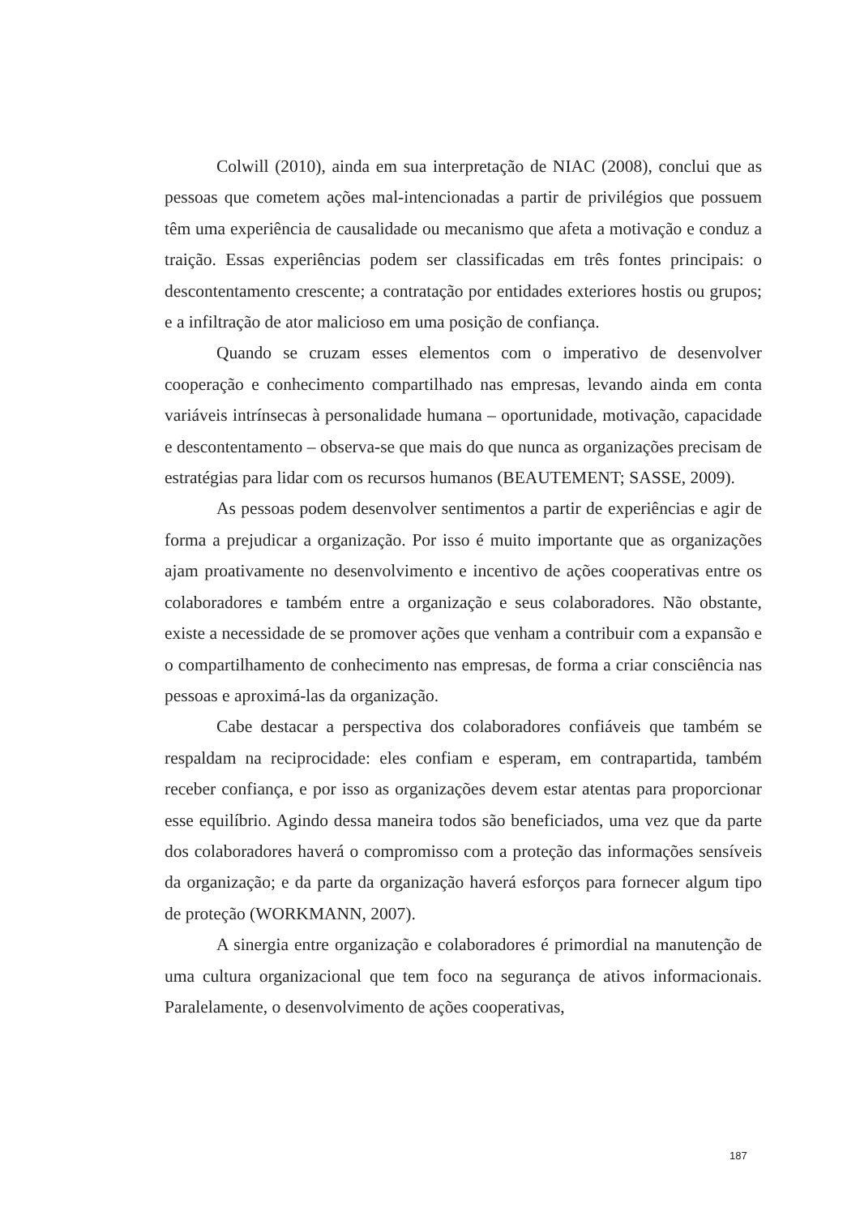Colwill (2010), ainda em sua interpretação de NIAC (2008), conclui que as pessoas que cometem ações mal-intencionadas a partir de privilégios que possuem têm uma experiência de causalidade ou mecanismo que afeta a motivação e conduz a traição. Essas experiências podem ser classificadas em três fontes principais: o descontentamento crescente; a contratação por entidades exteriores hostis ou grupos; e a infiltração de ator malicioso em uma posição de confiança.
Quando se cruzam esses elementos com o imperativo de desenvolver cooperação e conhecimento compartilhado nas empresas, levando ainda em conta variáveis intrínsecas à personalidade humana – oportunidade, motivação, capacidade e descontentamento – observa-se que mais do que nunca as organizações precisam de estratégias para lidar com os recursos humanos (BEAUTEMENT; SASSE, 2009).
As pessoas podem desenvolver sentimentos a partir de experiências e agir de forma a prejudicar a organização. Por isso é muito importante que as organizações ajam proativamente no desenvolvimento e incentivo de ações cooperativas entre os colaboradores e também entre a organização e seus colaboradores. Não obstante, existe a necessidade de se promover ações que venham a contribuir com a expansão e o compartilhamento de conhecimento nas empresas, de forma a criar consciência nas pessoas e aproximá-las da organização.
Cabe destacar a perspectiva dos colaboradores confiáveis que também se respaldam na reciprocidade: eles confiam e esperam, em contrapartida, também receber confiança, e por isso as organizações devem estar atentas para proporcionar esse equilíbrio. Agindo dessa maneira todos são beneficiados, uma vez que da parte dos colaboradores haverá o compromisso com a proteção das informações sensíveis da organização; e da parte da organização haverá esforços para fornecer algum tipo de proteção (WORKMANN, 2007).
A sinergia entre organização e colaboradores é primordial na manutenção de uma cultura organizacional que tem foco na segurança de ativos informacionais. Paralelamente, o desenvolvimento de ações cooperativas,
187